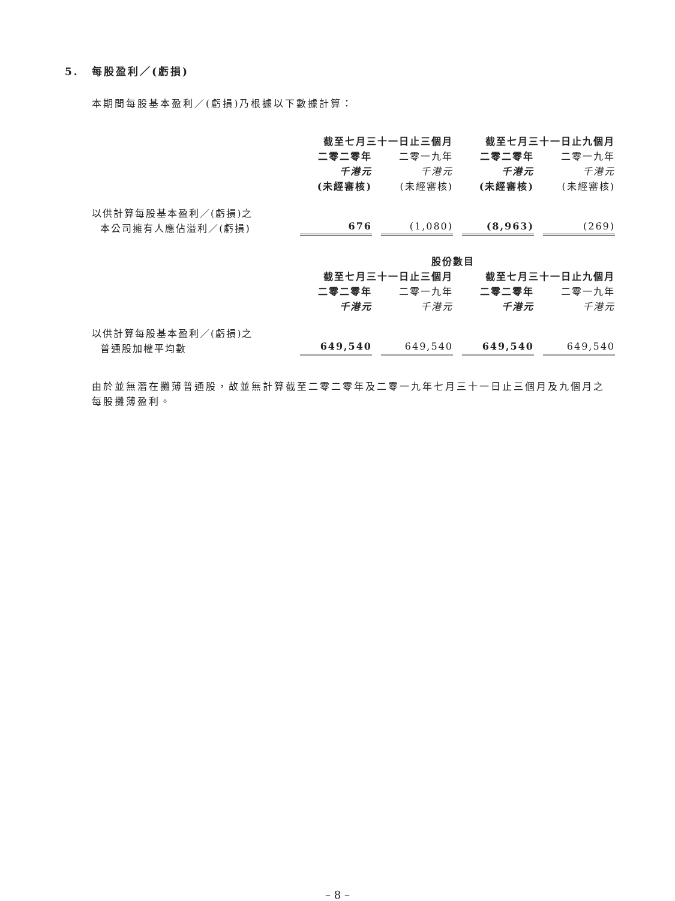5. 每股盈利／(虧損)
本期間每股基本盈利／(虧損)乃根據以下數據計算：
| | 截至七月三十一日止三個月 | | 截至七月三十一日止九個月 | |
| --- | --- | --- | --- | --- |
| | 二零二零年 | 二零一九年 | 二零二零年 | 二零一九年 |
| | 千港元 | 千港元 | 千港元 | 千港元 |
| | (未經審核) | (未經審核) | (未經審核) | (未經審核) |
| 以供計算每股基本盈利／(虧損)之 本公司擁有人應佔溢利／(虧損) | 676 | (1,080) | (8,963) | (269) |
| | 股份數目 | | | |
| | 截至七月三十一日止三個月 | | 截至七月三十一日止九個月 | |
| | 二零二零年 | 二零一九年 | 二零二零年 | 二零一九年 |
| | 千港元 | 千港元 | 千港元 | 千港元 |
| 以供計算每股基本盈利／(虧損)之 普通股加權平均數 | 649,540 | 649,540 | 649,540 | 649,540 |
由於並無潛在攤薄普通股，故並無計算截至二零二零年及二零一九年七月三十一日止三個月及九個月之每股攤薄盈利。
– 8 –